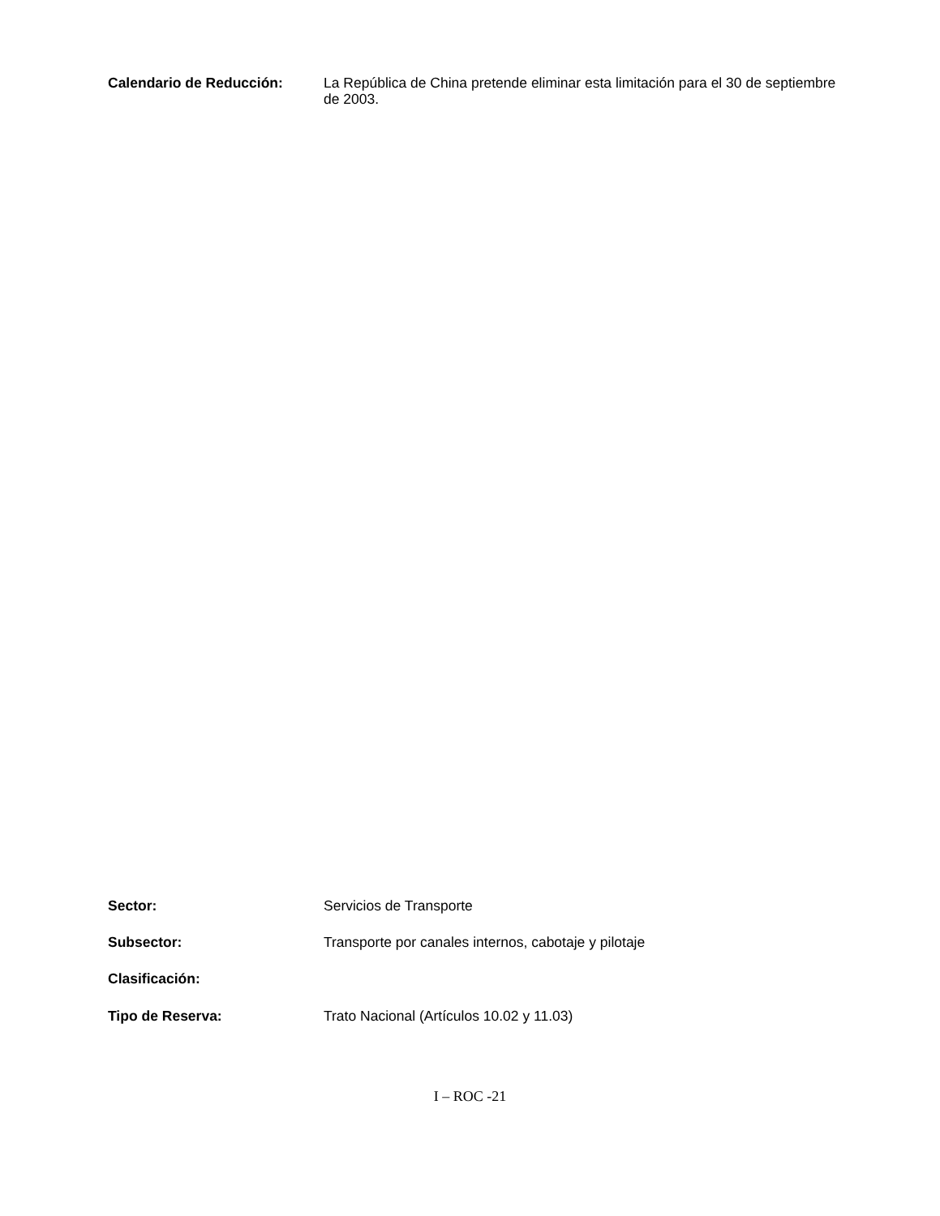Calendario de Reducción:
La República de China pretende eliminar esta limitación para el 30 de septiembre de 2003.
Sector:
Servicios de Transporte
Subsector:
Transporte por canales internos, cabotaje y pilotaje
Clasificación:
Tipo de Reserva:
Trato Nacional (Artículos 10.02 y 11.03)
I – ROC -21